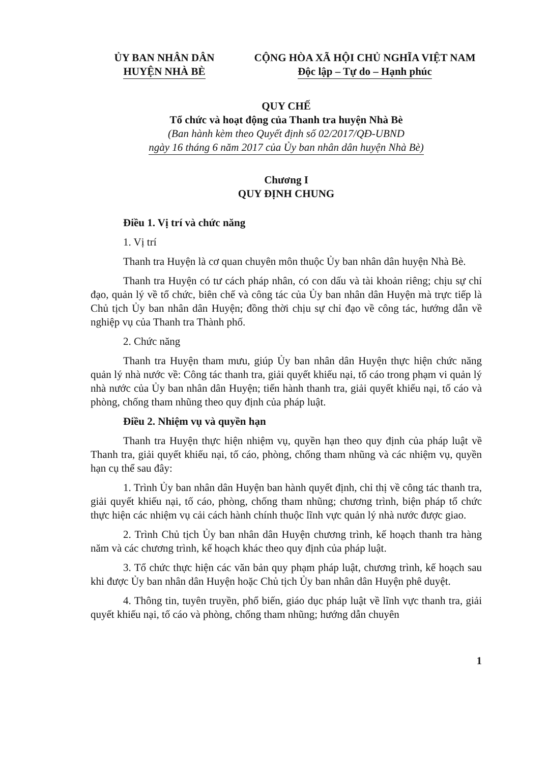ỦY BAN NHÂN DÂN
HUYỆN NHÀ BÈ
CỘNG HÒA XÃ HỘI CHỦ NGHĨA VIỆT NAM
Độc lập – Tự do – Hạnh phúc
QUY CHẾ
Tổ chức và hoạt động của Thanh tra huyện Nhà Bè
(Ban hành kèm theo Quyết định số 02/2017/QĐ-UBND
ngày 16 tháng 6 năm 2017 của Ủy ban nhân dân huyện Nhà Bè)
Chương I
QUY ĐỊNH CHUNG
Điều 1. Vị trí và chức năng
1. Vị trí
Thanh tra Huyện là cơ quan chuyên môn thuộc Ủy ban nhân dân huyện Nhà Bè.
Thanh tra Huyện có tư cách pháp nhân, có con dấu và tài khoản riêng; chịu sự chỉ đạo, quản lý về tổ chức, biên chế và công tác của Ủy ban nhân dân Huyện mà trực tiếp là Chủ tịch Ủy ban nhân dân Huyện; đồng thời chịu sự chỉ đạo về công tác, hướng dẫn về nghiệp vụ của Thanh tra Thành phố.
2. Chức năng
Thanh tra Huyện tham mưu, giúp Ủy ban nhân dân Huyện thực hiện chức năng quản lý nhà nước về: Công tác thanh tra, giải quyết khiếu nại, tố cáo trong phạm vi quản lý nhà nước của Ủy ban nhân dân Huyện; tiến hành thanh tra, giải quyết khiếu nại, tố cáo và phòng, chống tham nhũng theo quy định của pháp luật.
Điều 2. Nhiệm vụ và quyền hạn
Thanh tra Huyện thực hiện nhiệm vụ, quyền hạn theo quy định của pháp luật về Thanh tra, giải quyết khiếu nại, tố cáo, phòng, chống tham nhũng và các nhiệm vụ, quyền hạn cụ thể sau đây:
1. Trình Ủy ban nhân dân Huyện ban hành quyết định, chỉ thị về công tác thanh tra, giải quyết khiếu nại, tố cáo, phòng, chống tham nhũng; chương trình, biện pháp tổ chức thực hiện các nhiệm vụ cải cách hành chính thuộc lĩnh vực quản lý nhà nước được giao.
2. Trình Chủ tịch Ủy ban nhân dân Huyện chương trình, kế hoạch thanh tra hàng năm và các chương trình, kế hoạch khác theo quy định của pháp luật.
3. Tổ chức thực hiện các văn bản quy phạm pháp luật, chương trình, kế hoạch sau khi được Ủy ban nhân dân Huyện hoặc Chủ tịch Ủy ban nhân dân Huyện phê duyệt.
4. Thông tin, tuyên truyền, phổ biến, giáo dục pháp luật về lĩnh vực thanh tra, giải quyết khiếu nại, tố cáo và phòng, chống tham nhũng; hướng dẫn chuyên
1